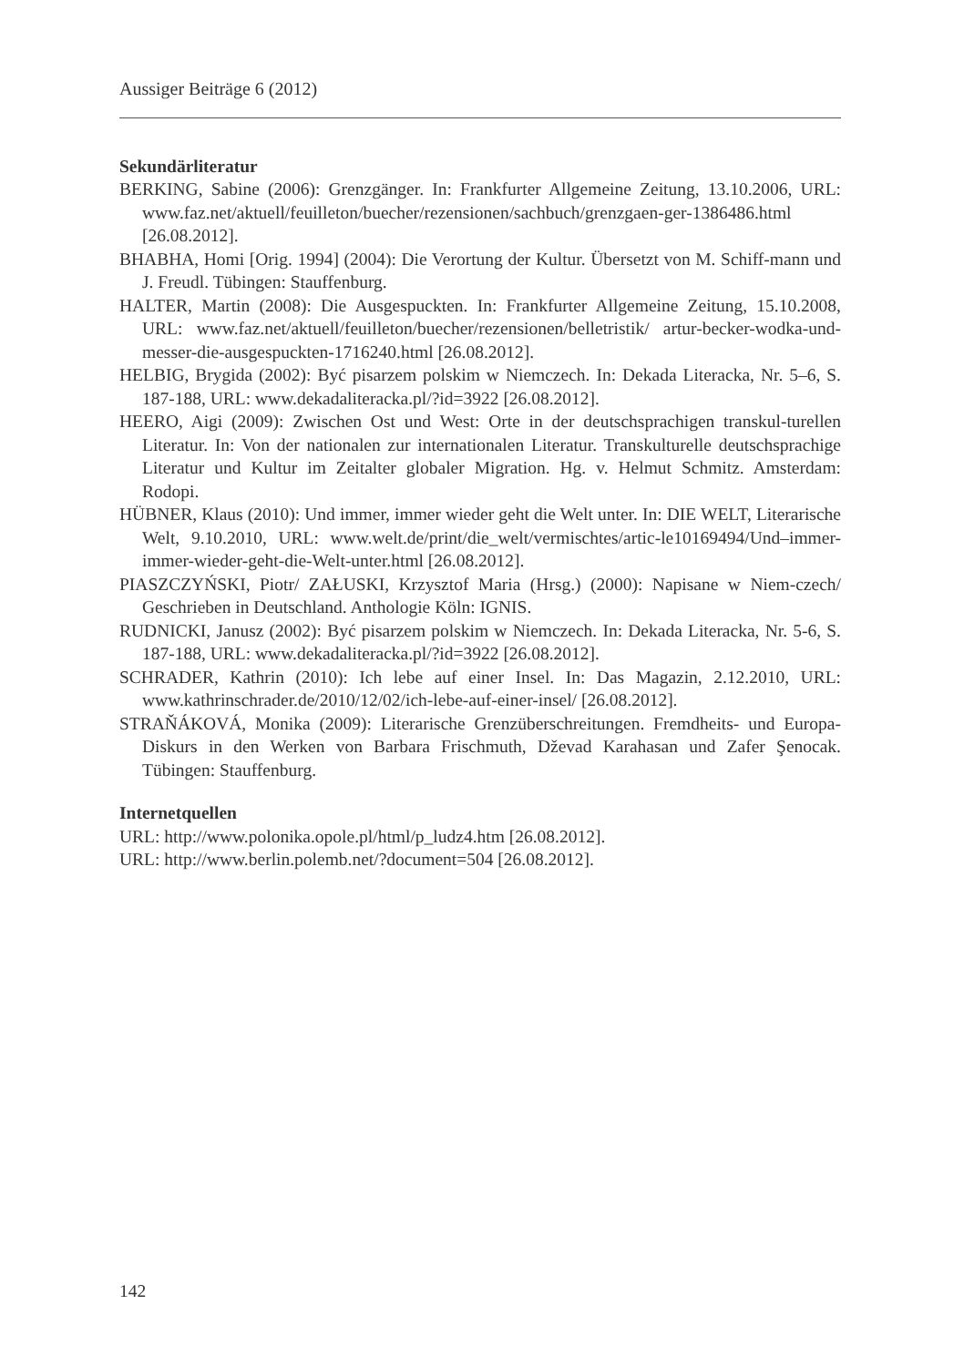Aussiger Beiträge 6 (2012)
Sekundärliteratur
BERKING, Sabine (2006): Grenzgänger. In: Frankfurter Allgemeine Zeitung, 13.10.2006, URL: www.faz.net/aktuell/feuilleton/buecher/rezensionen/sachbuch/grenzgaen-ger-1386486.html [26.08.2012].
BHABHA, Homi [Orig. 1994] (2004): Die Verortung der Kultur. Übersetzt von M. Schiff-mann und J. Freudl. Tübingen: Stauffenburg.
HALTER, Martin (2008): Die Ausgespuckten. In: Frankfurter Allgemeine Zeitung, 15.10.2008, URL: www.faz.net/aktuell/feuilleton/buecher/rezensionen/belletristik/ artur-becker-wodka-und-messer-die-ausgespuckten-1716240.html [26.08.2012].
HELBIG, Brygida (2002): Być pisarzem polskim w Niemczech. In: Dekada Literacka, Nr. 5–6, S. 187-188, URL: www.dekadaliteracka.pl/?id=3922 [26.08.2012].
HEERO, Aigi (2009): Zwischen Ost und West: Orte in der deutschsprachigen transkul-turellen Literatur. In: Von der nationalen zur internationalen Literatur. Transkulturelle deutschsprachige Literatur und Kultur im Zeitalter globaler Migration. Hg. v. Helmut Schmitz. Amsterdam: Rodopi.
HÜBNER, Klaus (2010): Und immer, immer wieder geht die Welt unter. In: DIE WELT, Literarische Welt, 9.10.2010, URL: www.welt.de/print/die_welt/vermischtes/artic-le10169494/Und–immer-immer-wieder-geht-die-Welt-unter.html [26.08.2012].
PIASZCZYŃSKI, Piotr/ ZAŁUSKI, Krzysztof Maria (Hrsg.) (2000): Napisane w Niem-czech/ Geschrieben in Deutschland. Anthologie Köln: IGNIS.
RUDNICKI, Janusz (2002): Być pisarzem polskim w Niemczech. In: Dekada Literacka, Nr. 5-6, S. 187-188, URL: www.dekadaliteracka.pl/?id=3922 [26.08.2012].
SCHRADER, Kathrin (2010): Ich lebe auf einer Insel. In: Das Magazin, 2.12.2010, URL: www.kathrinschrader.de/2010/12/02/ich-lebe-auf-einer-insel/ [26.08.2012].
STRAŇÁKOVÁ, Monika (2009): Literarische Grenzüberschreitungen. Fremdheits- und Europa-Diskurs in den Werken von Barbara Frischmuth, Dževad Karahasan und Zafer Şenocak. Tübingen: Stauffenburg.
Internetquellen
URL: http://www.polonika.opole.pl/html/p_ludz4.htm [26.08.2012].
URL: http://www.berlin.polemb.net/?document=504 [26.08.2012].
142